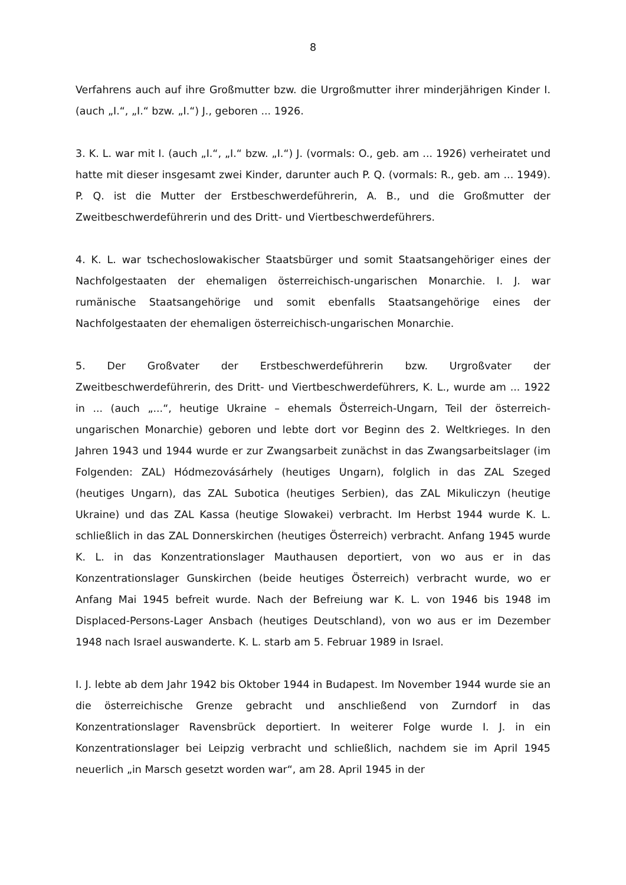8
Verfahrens auch auf ihre Großmutter bzw. die Urgroßmutter ihrer minderjährigen Kinder I. (auch „I.“, „I.“ bzw. „I.“) J., geboren ... 1926.
3. K. L. war mit I. (auch „I.“, „I.“ bzw. „I.“) J. (vormals: O., geb. am ... 1926) verheiratet und hatte mit dieser insgesamt zwei Kinder, darunter auch P. Q. (vormals: R., geb. am ... 1949). P. Q. ist die Mutter der Erstbeschwerdeführerin, A. B., und die Großmutter der Zweitbeschwerdeführerin und des Dritt- und Viertbeschwerdeführers.
4. K. L. war tschechoslowakischer Staatsbürger und somit Staatsangehöriger eines der Nachfolgestaaten der ehemaligen österreichisch-ungarischen Monarchie. I. J. war rumänische Staatsangehörige und somit ebenfalls Staatsangehörige eines der Nachfolgestaaten der ehemaligen österreichisch-ungarischen Monarchie.
5. Der Großvater der Erstbeschwerdeführerin bzw. Urgroßvater der Zweitbeschwerdeführerin, des Dritt- und Viertbeschwerdeführers, K. L., wurde am ... 1922 in ... (auch „...“, heutige Ukraine – ehemals Österreich-Ungarn, Teil der österreich-ungarischen Monarchie) geboren und lebte dort vor Beginn des 2. Weltkrieges. In den Jahren 1943 und 1944 wurde er zur Zwangsarbeit zunächst in das Zwangsarbeitslager (im Folgenden: ZAL) Hódmezovásárhely (heutiges Ungarn), folglich in das ZAL Szeged (heutiges Ungarn), das ZAL Subotica (heutiges Serbien), das ZAL Mikuliczyn (heutige Ukraine) und das ZAL Kassa (heutige Slowakei) verbracht. Im Herbst 1944 wurde K. L. schließlich in das ZAL Donnerskirchen (heutiges Österreich) verbracht. Anfang 1945 wurde K. L. in das Konzentrationslager Mauthausen deportiert, von wo aus er in das Konzentrationslager Gunskirchen (beide heutiges Österreich) verbracht wurde, wo er Anfang Mai 1945 befreit wurde. Nach der Befreiung war K. L. von 1946 bis 1948 im Displaced-Persons-Lager Ansbach (heutiges Deutschland), von wo aus er im Dezember 1948 nach Israel auswanderte. K. L. starb am 5. Februar 1989 in Israel.
I. J. lebte ab dem Jahr 1942 bis Oktober 1944 in Budapest. Im November 1944 wurde sie an die österreichische Grenze gebracht und anschließend von Zurndorf in das Konzentrationslager Ravensbrück deportiert. In weiterer Folge wurde I. J. in ein Konzentrationslager bei Leipzig verbracht und schließlich, nachdem sie im April 1945 neuerlich „in Marsch gesetzt worden war“, am 28. April 1945 in der